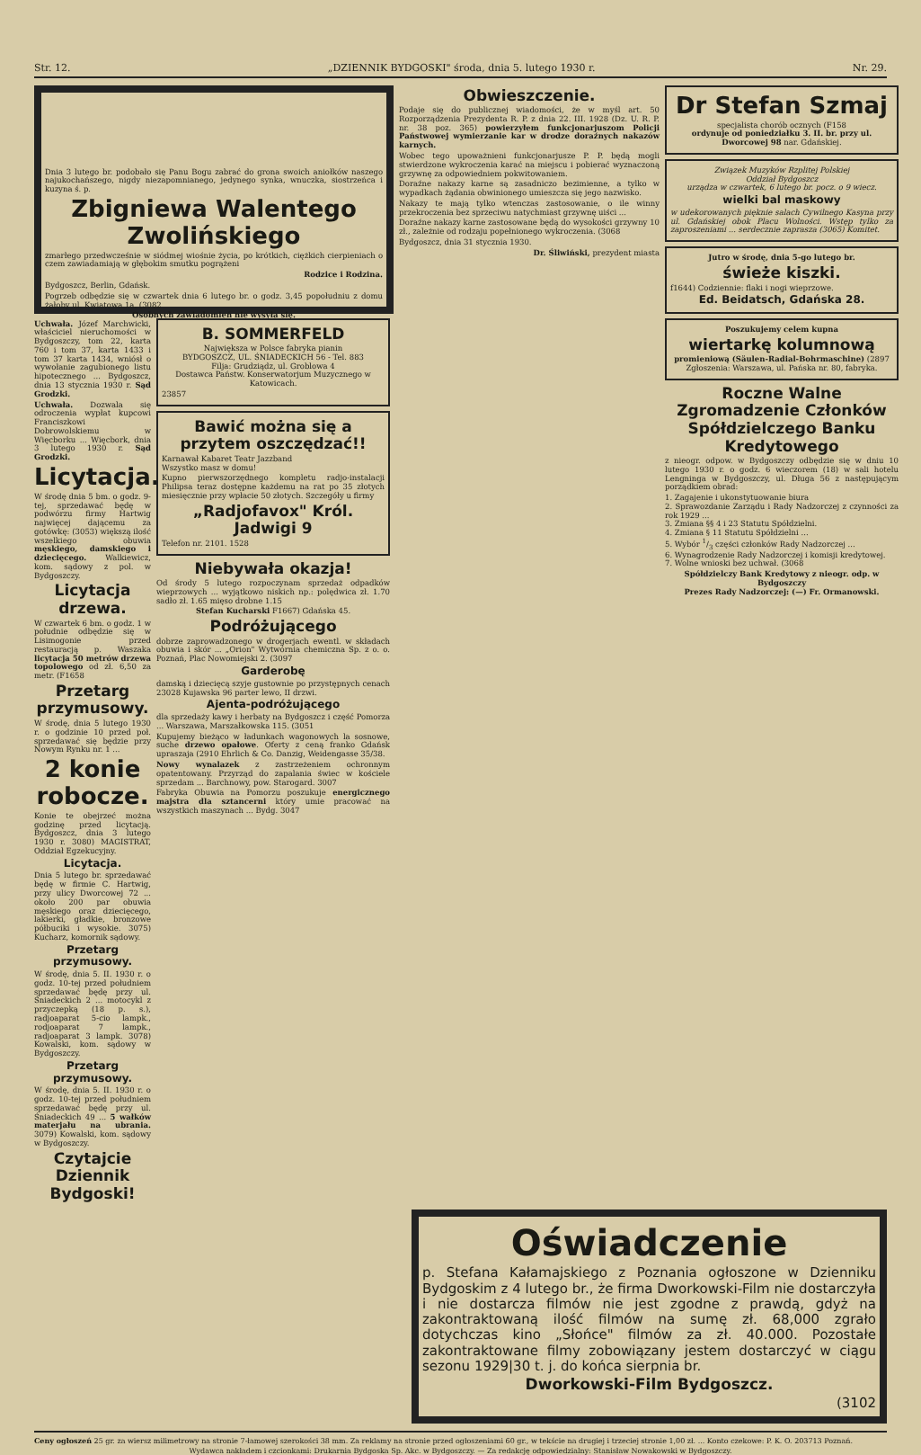Str. 12. „DZIENNIK BYDGOSKI" środa, dnia 5. lutego 1930 r. Nr. 29.
Dnia 3 lutego br. podobało się Panu Bogu zabrać do grona swoich aniołków naszego najukochańszego, nigdy niezapomnianego, jedynego synka, wnuczka, siostrzeńca i kuzyna ś. p.
Zbigniewa Walentego Zwolińskiego
zmarłego przedwcześnie w siódmej wiośnie życia, po krótkich, ciężkich cierpieniach o czem zawiadamiają w głębokim smutku pogrążeni
Rodzice i Rodzina.
Bydgoszcz, Berlin, Gdańsk.
Pogrzeb odbędzie się w czwartek dnia 6 lutego br. o godz. 3,45 popołudniu z domu żałoby ul. Kwiatowa 1a. (3082
Osobnych zawiadomień nie wysyła się.
Uchwała. Józef Marchwicki, właściciel nieruchomości w Bydgoszczy, tom 22, karta 760 i tom 37, karta 1433 i tom 37 karta 1434, wniósł o wywołanie zagubionego listu hipotecznego ... Bydgoszcz, dnia 13 stycznia 1930 r. Sąd Grodzki.
Uchwała. Dozwala się odroczenia wypłat kupcowi Franciszkowi Dobrowolskiemu w Więcborku ... Więcbork, dnia 3 lutego 1930 r. Sąd Grodzki.
Licytacja.
W środę dnia 5 bm. o godz. 9-tej, sprzedawać będę w podwórzu firmy Hartwig najwięcej dającemu za gotówkę: (3053) większą ilość wszelkiego obuwia męskiego, damskiego i dziecięcego. Walkiewicz, kom. sądowy z pol. w Bydgoszczy.
Licytacja drzewa.
W czwartek 6 bm. o godz. 1 w południe odbędzie się w Lisimogonie przed restauracją p. Waszaka licytacja 50 metrów drzewa topolowego od zł. 6,50 za metr. (F1658
Przetarg przymusowy.
W środę, dnia 5 lutego 1930 r. o godzinie 10 przed poł. sprzedawać się będzie przy Nowym Rynku nr. 1 ...
2 konie robocze.
Konie te obejrzeć można godzinę przed licytacją. Bydgoszcz, dnia 3 lutego 1930 r. 3080) MAGISTRAT, Oddział Egzekucyjny.
Licytacja.
Dnia 5 lutego br. sprzedawać będę w firmie C. Hartwig, przy ulicy Dworcowej 72 ... około 200 par obuwia męskiego oraz dziecięcego, lakierki, gładkie, bronzowe półbuciki i wysokie. 3075) Kucharz, komornik sądowy.
Przetarg przymusowy.
W środę, dnia 5. II. 1930 r. o godz. 10-tej przed południem sprzedawać będę przy ul. Śniadeckich 2 ... motocykl z przyczepką (18 p. s.), radjoaparat 5-cio lampk., rodjoaparat 7 lampk., radjoaparat 3 lampk. 3078) Kowalski, kom. sądowy w Bydgoszczy.
Przetarg przymusowy.
W środę, dnia 5. II. 1930 r. o godz. 10-tej przed południem sprzedawać będę przy ul. Śniadeckich 49 ... 5 wałków materjału na ubrania. 3079) Kowalski, kom. sądowy w Bydgoszczy.
Czytajcie Dziennik Bydgoski!
B. SOMMERFELD
Największa w Polsce fabryka pianin
BYDGOSZCZ, UL. ŚNIADECKICH 56 - Tel. 883
Filja: Grudziądz, ul. Groblowa 4
Dostawca Państw. Konserwatorjum Muzycznego w Katowicach.
23857
Bawić można się a przytem oszczędzać!!
Karnawał Kabaret Teatr Jazzband
Wszystko masz w domu!
Kupno pierwszorzędnego kompletu radjo-instalacji Philipsa teraz dostępne każdemu na rat po 35 złotych miesięcznie przy wpłacie 50 złotych. Szczegóły u firmy
„Radjofavox" Król. Jadwigi 9
Telefon nr. 2101. 1528
Niebywała okazja!
Od środy 5 lutego rozpoczynam sprzedaż odpadków wieprzowych ... wyjątkowo niskich np.: polędwica zł. 1.70 sadło zł. 1.65 mięso drobne 1.15
Stefan Kucharski F1667) Gdańska 45.
Podróżującego
dobrze zaprowadzonego w drogerjach ewentl. w składach obuwia i skór ... „Orion" Wytwórnia chemiczna Sp. z o. o. Poznań, Plac Nowomiejski 2. (3097
Garderobę
damską i dziecięcą szyje gustownie po przystępnych cenach 23028 Kujawska 96 parter lewo, II drzwi.
Ajenta-podróżującego
dla sprzedaży kawy i herbaty na Bydgoszcz i część Pomorza ... Warszawa, Marszałkowska 115. (3051
Kupujemy bieżąco w ładunkach wagonowych la sosnowe, suche drzewo opałowe. Oferty z ceną franko Gdańsk upraszaja (2910 Ehrlich & Co. Danzig, Weidengasse 35/38.
Nowy wynalazek z zastrzeżeniem ochronnym opatentowany. Przyrząd do zapalania świec w kościele sprzedam ... Barchnowy, pow. Starogard. 3007
Fabryka Obuwia na Pomorzu poszukuje energicznego majstra dla sztancerni który umie pracować na wszystkich maszynach ... Bydg. 3047
Obwieszczenie.
Podaje się do publicznej wiadomości, że w myśl art. 50 Rozporządzenia Prezydenta R. P. z dnia 22. III. 1928 (Dz. U. R. P. nr. 38 poz. 365) powierzyłem funkcjonarjuszom Policji Państwowej wymierzanie kar w drodze doraźnych nakazów karnych.
Wobec tego upoważnieni funkcjonarjusze P. P. będą mogli stwierdzone wykroczenia karać na miejscu i pobierać wyznaczoną grzywnę za odpowiedniem pokwitowaniem.
Doraźne nakazy karne są zasadniczo bezimienne, a tylko w wypadkach żądania obwinionego umieszcza się jego nazwisko.
Nakazy te mają tylko wtenczas zastosowanie, o ile winny przekroczenia bez sprzeciwu natychmiast grzywnę uiści ...
Doraźne nakazy karne zastosowane będą do wysokości grzywny 10 zł., zależnie od rodzaju popełnionego wykroczenia. (3068
Bydgoszcz, dnia 31 stycznia 1930.
Dr. Śliwiński, prezydent miasta
Dr Stefan Szmaj
specjalista chorób ocznych (F158
ordynuje od poniedziałku 3. II. br. przy ul. Dworcowej 98 nar. Gdańskiej.
Związek Muzyków Rzplitej Polskiej
Oddział Bydgoszcz
urządza w czwartek, 6 lutego br. pocz. o 9 wiecz.
wielki bal maskowy
w udekorowanych pięknie salach Cywilnego Kasyna przy ul. Gdańskiej obok Placu Wolności. Wstęp tylko za zaproszeniami ... serdecznie zaprasza (3065) Komitet.
Jutro w środę, dnia 5-go lutego br.
świeże kiszki.
f1644) Codziennie: flaki i nogi wieprzowe.
Ed. Beidatsch, Gdańska 28.
Poszukujemy celem kupna
wiertarkę kolumnową
promieniową (Säulen-Radial-Bohrmaschine) (2897
Zgłoszenia: Warszawa, ul. Pańska nr. 80, fabryka.
Roczne Walne Zgromadzenie Członków Spółdzielczego Banku Kredytowego
z nieogr. odpow. w Bydgoszczy odbędzie się w dniu 10 lutego 1930 r. o godz. 6 wieczorem (18) w sali hotelu Lengninga w Bydgoszczy, ul. Długa 56 z następującym porządkiem obrad:
1. Zagajenie i ukonstytuowanie biura
2. Sprawozdanie Zarządu i Rady Nadzorczej z czynności za rok 1929 ...
3. Zmiana §§ 4 i 23 Statutu Spółdzielni.
4. Zmiana § 11 Statutu Spółdzielni ...
5. Wybór 1/3 części członków Rady Nadzorczej ...
6. Wynagrodzenie Rady Nadzorczej i komisji kredytowej.
7. Wolne wnioski bez uchwał. (3068
Spółdzielczy Bank Kredytowy z nieogr. odp. w Bydgoszczy
Prezes Rady Nadzorczej: (—) Fr. Ormanowski.
Oświadczenie
p. Stefana Kałamajskiego z Poznania ogłoszone w Dzienniku Bydgoskim z 4 lutego br., że firma Dworkowski-Film nie dostarczyła i nie dostarcza filmów nie jest zgodne z prawdą, gdyż na zakontraktowaną ilość filmów na sumę zł. 68,000 zgrało dotychczas kino „Słońce" filmów za zł. 40.000. Pozostałe zakontraktowane filmy zobowiązany jestem dostarczyć w ciągu sezonu 1929|30 t. j. do końca sierpnia br.
Dworkowski-Film Bydgoszcz.
(3102
Ceny ogłoszeń 25 gr. za wiersz milimetrowy na stronie 7-łamowej szerokości 38 mm. Za reklamy na stronie przed ogłoszeniami 60 gr., w tekście na drugiej i trzeciej stronie 1,00 zł. ... Konto czekowe: P. K. O. 203713 Poznań.
Wydawca nakładem i czcionkami: Drukarnia Bydgoska Sp. Akc. w Bydgoszczy. — Za redakcję odpowiedzialny: Stanisław Nowakowski w Bydgoszczy.